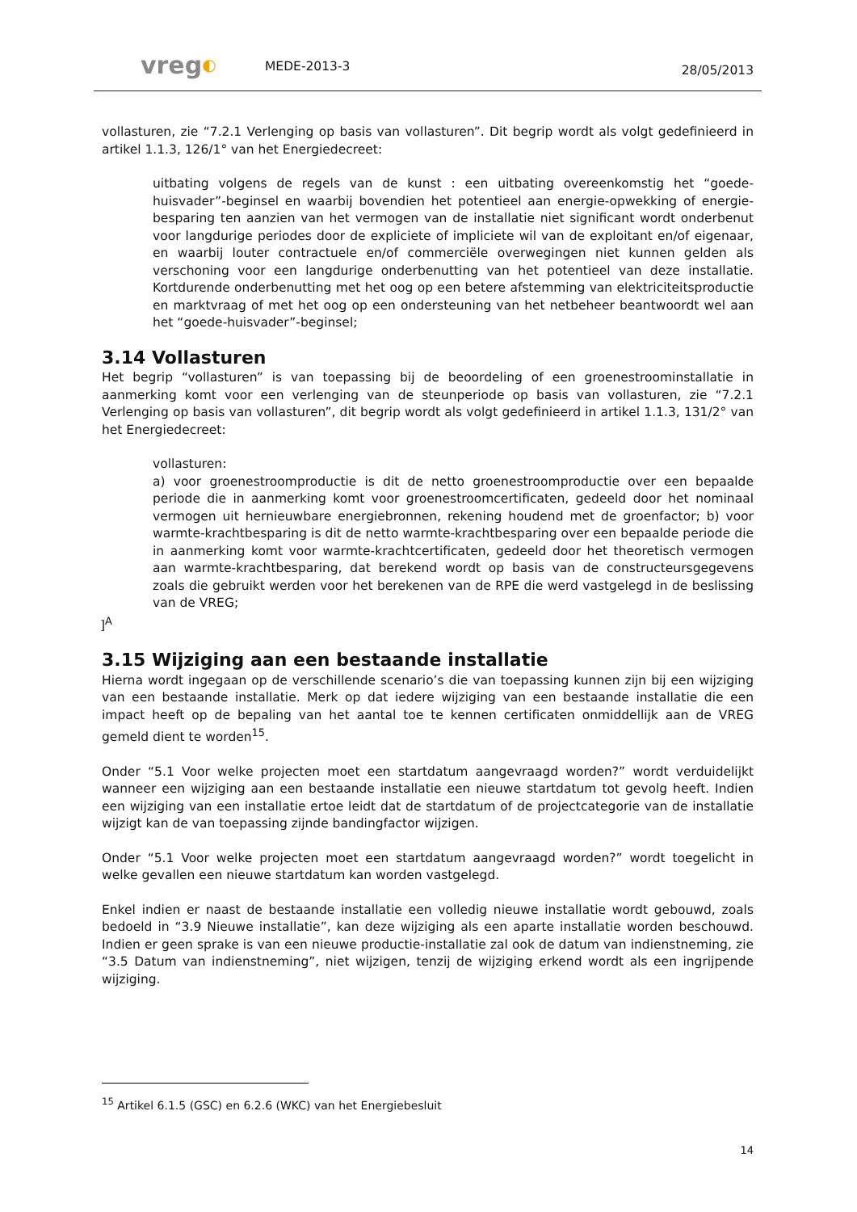vreg◐ MEDE-2013-3 28/05/2013
vollasturen, zie “7.2.1 Verlenging op basis van vollasturen”. Dit begrip wordt als volgt gedefinieerd in artikel 1.1.3, 126/1° van het Energiedecreet:
uitbating volgens de regels van de kunst : een uitbating overeenkomstig het “goede-huisvader”-beginsel en waarbij bovendien het potentieel aan energie-opwekking of energie-besparing ten aanzien van het vermogen van de installatie niet significant wordt onderbenut voor langdurige periodes door de expliciete of impliciete wil van de exploitant en/of eigenaar, en waarbij louter contractuele en/of commerciële overwegingen niet kunnen gelden als verschoning voor een langdurige onderbenutting van het potentieel van deze installatie. Kortdurende onderbenutting met het oog op een betere afstemming van elektriciteitsproductie en marktvraag of met het oog op een ondersteuning van het netbeheer beantwoordt wel aan het “goede-huisvader”-beginsel;
3.14 Vollasturen
Het begrip “vollasturen” is van toepassing bij de beoordeling of een groenestroominstallatie in aanmerking komt voor een verlenging van de steunperiode op basis van vollasturen, zie “7.2.1 Verlenging op basis van vollasturen”, dit begrip wordt als volgt gedefinieerd in artikel 1.1.3, 131/2° van het Energiedecreet:
vollasturen:
a) voor groenestroomproductie is dit de netto groenestroomproductie over een bepaalde periode die in aanmerking komt voor groenestroomcertificaten, gedeeld door het nominaal vermogen uit hernieuwbare energiebronnen, rekening houdend met de groenfactor; b) voor warmte-krachtbesparing is dit de netto warmte-krachtbesparing over een bepaalde periode die in aanmerking komt voor warmte-krachtcertificaten, gedeeld door het theoretisch vermogen aan warmte-krachtbesparing, dat berekend wordt op basis van de constructeursgegevens zoals die gebruikt werden voor het berekenen van de RPE die werd vastgelegd in de beslissing van de VREG;
]<sup>A</sup>
3.15 Wijziging aan een bestaande installatie
Hierna wordt ingegaan op de verschillende scenario’s die van toepassing kunnen zijn bij een wijziging van een bestaande installatie. Merk op dat iedere wijziging van een bestaande installatie die een impact heeft op de bepaling van het aantal toe te kennen certificaten onmiddellijk aan de VREG gemeld dient te worden<sup>15</sup>.
Onder “5.1 Voor welke projecten moet een startdatum aangevraagd worden?” wordt verduidelijkt wanneer een wijziging aan een bestaande installatie een nieuwe startdatum tot gevolg heeft. Indien een wijziging van een installatie ertoe leidt dat de startdatum of de projectcategorie van de installatie wijzigt kan de van toepassing zijnde bandingfactor wijzigen.
Onder “5.1 Voor welke projecten moet een startdatum aangevraagd worden?” wordt toegelicht in welke gevallen een nieuwe startdatum kan worden vastgelegd.
Enkel indien er naast de bestaande installatie een volledig nieuwe installatie wordt gebouwd, zoals bedoeld in “3.9 Nieuwe installatie”, kan deze wijziging als een aparte installatie worden beschouwd. Indien er geen sprake is van een nieuwe productie-installatie zal ook de datum van indienstneming, zie “3.5 Datum van indienstneming”, niet wijzigen, tenzij de wijziging erkend wordt als een ingrijpende wijziging.
<sup>15</sup> Artikel 6.1.5 (GSC) en 6.2.6 (WKC) van het Energiebesluit
14